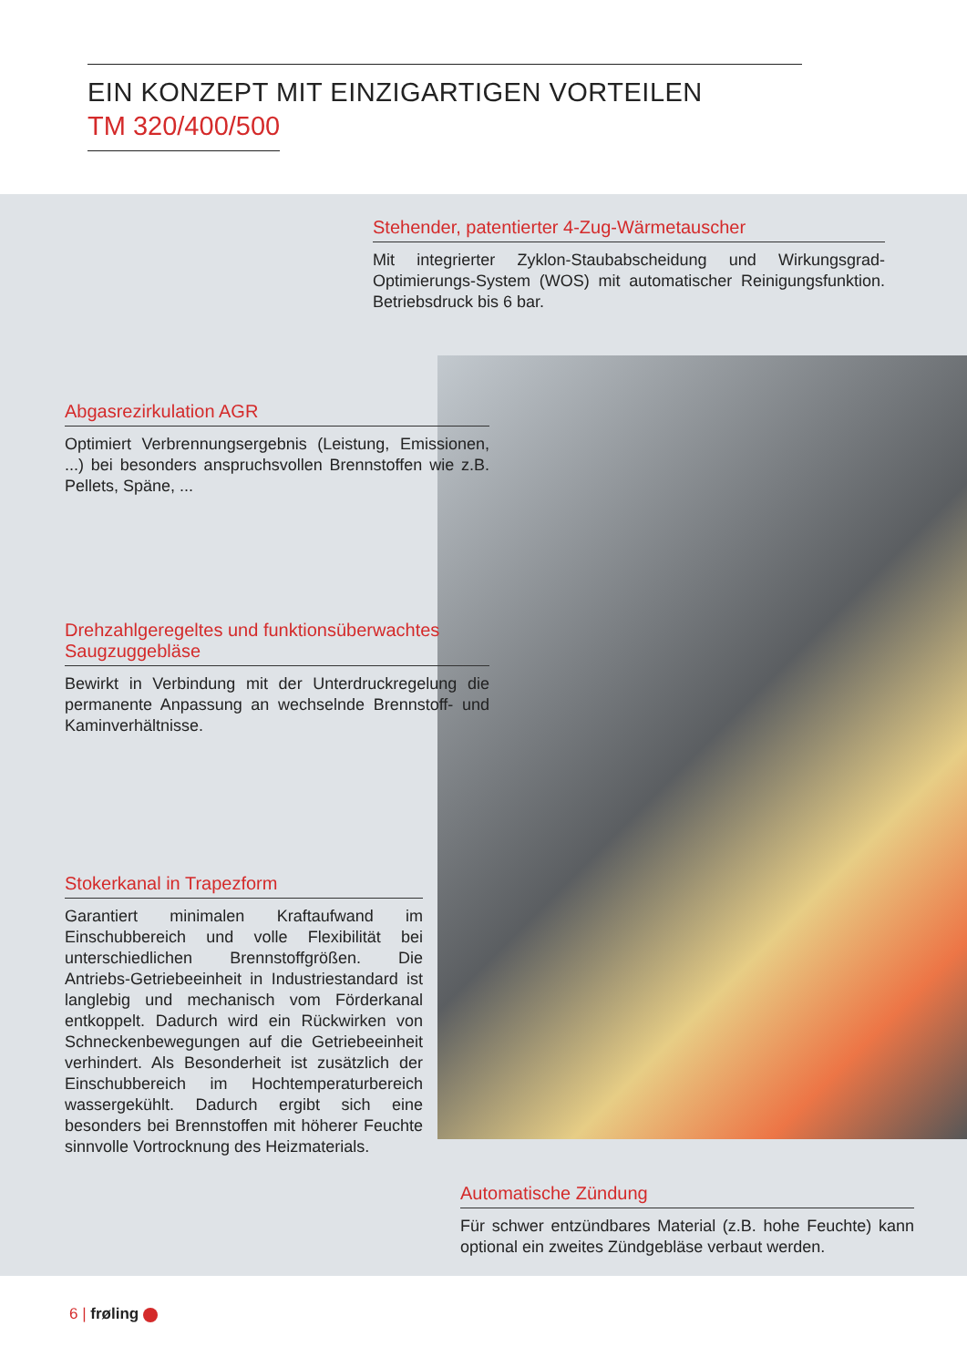EIN KONZEPT MIT EINZIGARTIGEN VORTEILEN
TM 320/400/500
Stehender, patentierter 4-Zug-Wärmetauscher
Mit integrierter Zyklon-Staubabscheidung und Wirkungsgrad-Optimierungs-System (WOS) mit automatischer Reinigungsfunktion. Betriebsdruck bis 6 bar.
Abgasrezirkulation AGR
Optimiert Verbrennungsergebnis (Leistung, Emissionen, ...) bei besonders anspruchsvollen Brennstoffen wie z.B. Pellets, Späne, ...
Drehzahlgeregeltes und funktionsüberwachtes Saugzuggebläse
Bewirkt in Verbindung mit der Unterdruckregelung die permanente Anpassung an wechselnde Brennstoff- und Kaminverhältnisse.
Stokerkanal in Trapezform
Garantiert minimalen Kraftaufwand im Einschubbereich und volle Flexibilität bei unterschiedlichen Brennstoffgrößen. Die Antriebs-Getriebeeinheit in Industriestandard ist langlebig und mechanisch vom Förderkanal entkoppelt. Dadurch wird ein Rückwirken von Schneckenbewegungen auf die Getriebeeinheit verhindert. Als Besonderheit ist zusätzlich der Einschubbereich im Hochtemperaturbereich wassergekühlt. Dadurch ergibt sich eine besonders bei Brennstoffen mit höherer Feuchte sinnvolle Vortrocknung des Heizmaterials.
Automatische Zündung
Für schwer entzündbares Material (z.B. hohe Feuchte) kann optional ein zweites Zündgebläse verbaut werden.
6 | frøling